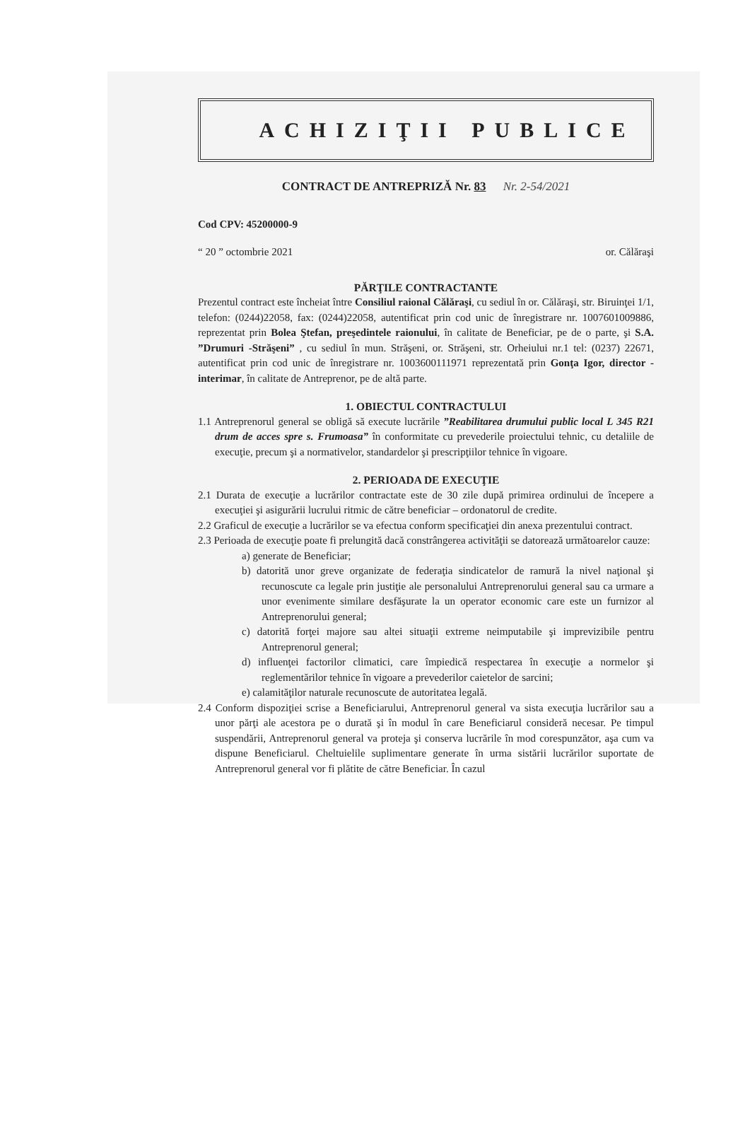ACHIZIŢII PUBLICE
CONTRACT DE ANTREPRIZĂ Nr. 83 Nr. 2-54/2021
Cod CPV: 45200000-9
“ 20 ” octombrie 2021 or. Călăraşi
PĂRŢILE CONTRACTANTE
Prezentul contract este încheiat între Consiliul raional Călăraşi, cu sediul în or. Călăraşi, str. Biruinţei 1/1, telefon: (0244)22058, fax: (0244)22058, autentificat prin cod unic de înregistrare nr. 1007601009886, reprezentat prin Bolea Ştefan, preşedintele raionului, în calitate de Beneficiar, pe de o parte, şi S.A. ”Drumuri -Străşeni” , cu sediul în mun. Străşeni, or. Străşeni, str. Orheiului nr.1 tel: (0237) 22671, autentificat prin cod unic de înregistrare nr. 1003600111971 reprezentată prin Gonţa Igor, director - interimar, în calitate de Antreprenor, pe de altă parte.
1. OBIECTUL CONTRACTULUI
1.1 Antreprenorul general se obligă să execute lucrările ”Reabilitarea drumului public local L 345 R21 drum de acces spre s. Frumoasa” în conformitate cu prevederile proiectului tehnic, cu detaliile de execuţie, precum şi a normativelor, standardelor şi prescripţiilor tehnice în vigoare.
2. PERIOADA DE EXECUŢIE
2.1 Durata de execuţie a lucrărilor contractate este de 30 zile după primirea ordinului de începere a execuţiei şi asigurării lucrului ritmic de către beneficiar – ordonatorul de credite.
2.2 Graficul de execuţie a lucrărilor se va efectua conform specificaţiei din anexa prezentului contract.
2.3 Perioada de execuţie poate fi prelungită dacă constrângerea activităţii se datorează următoarelor cauze:
a) generate de Beneficiar;
b) datorită unor greve organizate de federaţia sindicatelor de ramură la nivel naţional şi recunoscute ca legale prin justiţie ale personalului Antreprenorului general sau ca urmare a unor evenimente similare desfăşurate la un operator economic care este un furnizor al Antreprenorului general;
c) datorită forţei majore sau altei situaţii extreme neimputabile şi imprevizibile pentru Antreprenorul general;
d) influenţei factorilor climatici, care împiedică respectarea în execuţie a normelor şi reglementărilor tehnice în vigoare a prevederilor caietelor de sarcini;
e) calamităţilor naturale recunoscute de autoritatea legală.
2.4 Conform dispoziţiei scrise a Beneficiarului, Antreprenorul general va sista execuţia lucrărilor sau a unor părţi ale acestora pe o durată şi în modul în care Beneficiarul consideră necesar. Pe timpul suspendării, Antreprenorul general va proteja şi conserva lucrările în mod corespunzător, aşa cum va dispune Beneficiarul. Cheltuielile suplimentare generate în urma sistării lucrărilor suportate de Antreprenorul general vor fi plătite de către Beneficiar. În cazul